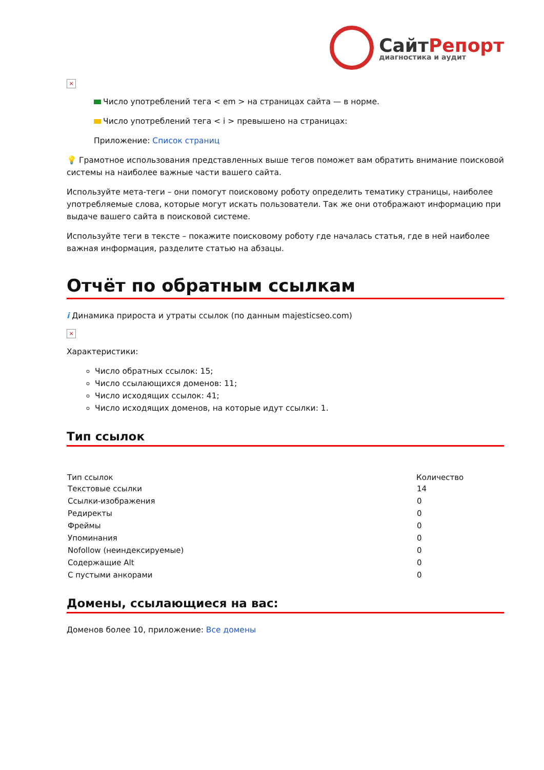СайтРепорт
диагностика и аудит
×
Число употреблений тега < em > на страницах сайта — в норме.
Число употреблений тега < i > превышено на страницах:
Приложение: Список страниц
💡 Грамотное использования представленных выше тегов поможет вам обратить внимание поисковой системы на наиболее важные части вашего сайта.
Используйте мета-теги – они помогут поисковому роботу определить тематику страницы, наиболее употребляемые слова, которые могут искать пользователи. Так же они отображают информацию при выдаче вашего сайта в поисковой системе.
Используйте теги в тексте – покажите поисковому роботу где началась статья, где в ней наиболее важная информация, разделите статью на абзацы.
Отчёт по обратным ссылкам
i Динамика прироста и утраты ссылок (по данным majesticseo.com)
×
Характеристики:
Число обратных ссылок: 15;
Число ссылающихся доменов: 11;
Число исходящих ссылок: 41;
Число исходящих доменов, на которые идут ссылки: 1.
Тип ссылок
| Тип ссылок | Количество |
| --- | --- |
| Текстовые ссылки | 14 |
| Ссылки-изображения | 0 |
| Редиректы | 0 |
| Фреймы | 0 |
| Упоминания | 0 |
| Nofollow (неиндексируемые) | 0 |
| Содержащие Alt | 0 |
| С пустыми анкорами | 0 |
Домены, ссылающиеся на вас:
Доменов более 10, приложение: Все домены